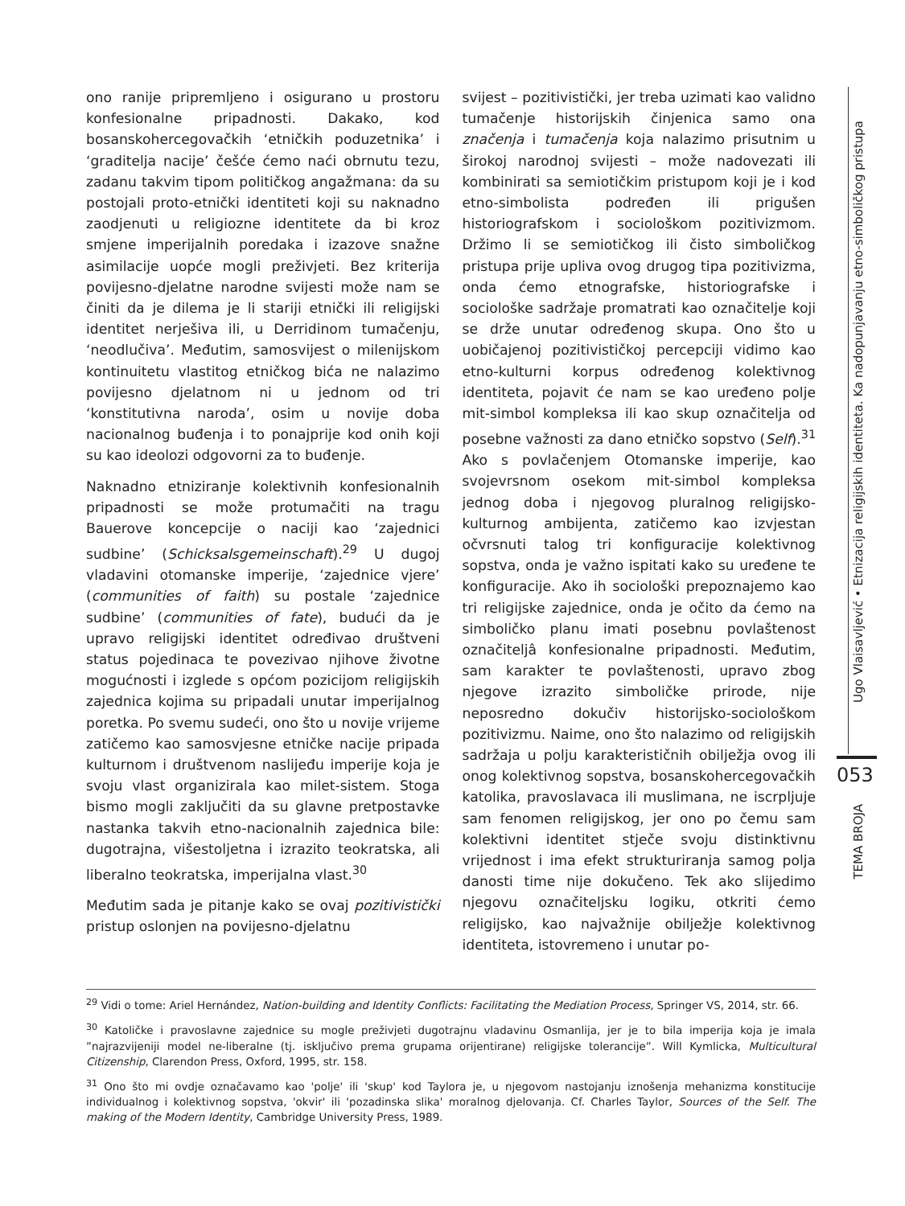ono ranije pripremljeno i osigurano u prostoru konfesionalne pripadnosti. Dakako, kod bosanskohercegovačkih ‘etničkih poduzetnika’ i ‘graditelja nacije’ češće ćemo naći obrnutu tezu, zadanu takvim tipom političkog angažmana: da su postojali proto-etnički identiteti koji su naknadno zaodjenuti u religiozne identitete da bi kroz smjene imperijalnih poredaka i izazove snažne asimilacije uopće mogli preživjeti. Bez kriterija povijesno-djelatne narodne svijesti može nam se činiti da je dilema je li stariji etnički ili religijski identitet nerješiva ili, u Derridinom tumačenju, ‘neodlučiva’. Međutim, samosvijest o milenijskom kontinuitetu vlastitog etničkog bića ne nalazimo povijesno djelatnom ni u jednom od tri ‘konstitutivna naroda’, osim u novije doba nacionalnog buđenja i to ponajprije kod onih koji su kao ideolozi odgovorni za to buđenje.
Naknadno etniziranje kolektivnih konfesionalnih pripadnosti se može protumačiti na tragu Bauerove koncepcije o naciji kao ‘zajednici sudbine’ (Schicksalsgemeinschaft).<sup>29</sup> U dugoj vladavini otomanske imperije, ‘zajednice vjere’ (communities of faith) su postale ‘zajednice sudbine’ (communities of fate), budući da je upravo religijski identitet određivao društveni status pojedinaca te povezivao njihove životne mogućnosti i izglede s općom pozicijom religijskih zajednica kojima su pripadali unutar imperijalnog poretka. Po svemu sudeći, ono što u novije vrijeme zatičemo kao samosvjesne etničke nacije pripada kulturnom i društvenom naslijeđu imperije koja je svoju vlast organizirala kao milet-sistem. Stoga bismo mogli zaključiti da su glavne pretpostavke nastanka takvih etno-nacionalnih zajednica bile: dugotrajna, višestoljetna i izrazito teokratska, ali liberalno teokratska, imperijalna vlast.<sup>30</sup>
Međutim sada je pitanje kako se ovaj pozitivistički pristup oslonjen na povijesno-djelatnu
svijest – pozitivistički, jer treba uzimati kao validno tumačenje historijskih činjenica samo ona značenja i tumačenja koja nalazimo prisutnim u širokoj narodnoj svijesti – može nadovezati ili kombinirati sa semiotičkim pristupom koji je i kod etno-simbolista podređen ili prigušen historiografskom i sociološkom pozitivizmom. Držimo li se semiotičkog ili čisto simboličkog pristupa prije upliva ovog drugog tipa pozitivizma, onda ćemo etnografske, historiografske i sociološke sadržaje promatrati kao označitelje koji se drže unutar određenog skupa. Ono što u uobičajenoj pozitivističkoj percepciji vidimo kao etno-kulturni korpus određenog kolektivnog identiteta, pojavit će nam se kao uređeno polje mit-simbol kompleksa ili kao skup označitelja od posebne važnosti za dano etničko sopstvo (Self).<sup>31</sup> Ako s povlačenjem Otomanske imperije, kao svojevrsnom osekom mit-simbol kompleksa jednog doba i njegovog pluralnog religijsko-kulturnog ambijenta, zatičemo kao izvjestan očvrsnuti talog tri konfiguracije kolektivnog sopstva, onda je važno ispitati kako su uređene te konfiguracije. Ako ih sociološki prepoznajemo kao tri religijske zajednice, onda je očito da ćemo na simboličko planu imati posebnu povlaštenost označiteljâ konfesionalne pripadnosti. Međutim, sam karakter te povlaštenosti, upravo zbog njegove izrazito simboličke prirode, nije neposredno dokučiv historijsko-sociološkom pozitivizmu. Naime, ono što nalazimo od religijskih sadržaja u polju karakterističnih obilježja ovog ili onog kolektivnog sopstva, bosanskohercegovačkih katolika, pravoslavaca ili muslimana, ne iscrpljuje sam fenomen religijskog, jer ono po čemu sam kolektivni identitet stječe svoju distinktivnu vrijednost i ima efekt strukturiranja samog polja danosti time nije dokučeno. Tek ako slijedimo njegovu označiteljsku logiku, otkriti ćemo religijsko, kao najvažnije obilježje kolektivnog identiteta, istovremeno i unutar po-
Ugo Vlaisavljević • Etnizacija religijskih identiteta. Ka nadopunjavanju etno-simboličkog pristupa
053
TEMA BROJA
<sup>29</sup> Vidi o tome: Ariel Hernández, Nation-building and Identity Conflicts: Facilitating the Mediation Process, Springer VS, 2014, str. 66.
<sup>30</sup> Katoličke i pravoslavne zajednice su mogle preživjeti dugotrajnu vladavinu Osmanlija, jer je to bila imperija koja je imala ”najrazvijeniji model ne-liberalne (tj. isključivo prema grupama orijentirane) religijske tolerancije”. Will Kymlicka, Multicultural Citizenship, Clarendon Press, Oxford, 1995, str. 158.
<sup>31</sup> Ono što mi ovdje označavamo kao 'polje' ili 'skup' kod Taylora je, u njegovom nastojanju iznošenja mehanizma konstitucije individualnog i kolektivnog sopstva, 'okvir' ili 'pozadinska slika' moralnog djelovanja. Cf. Charles Taylor, Sources of the Self. The making of the Modern Identity, Cambridge University Press, 1989.